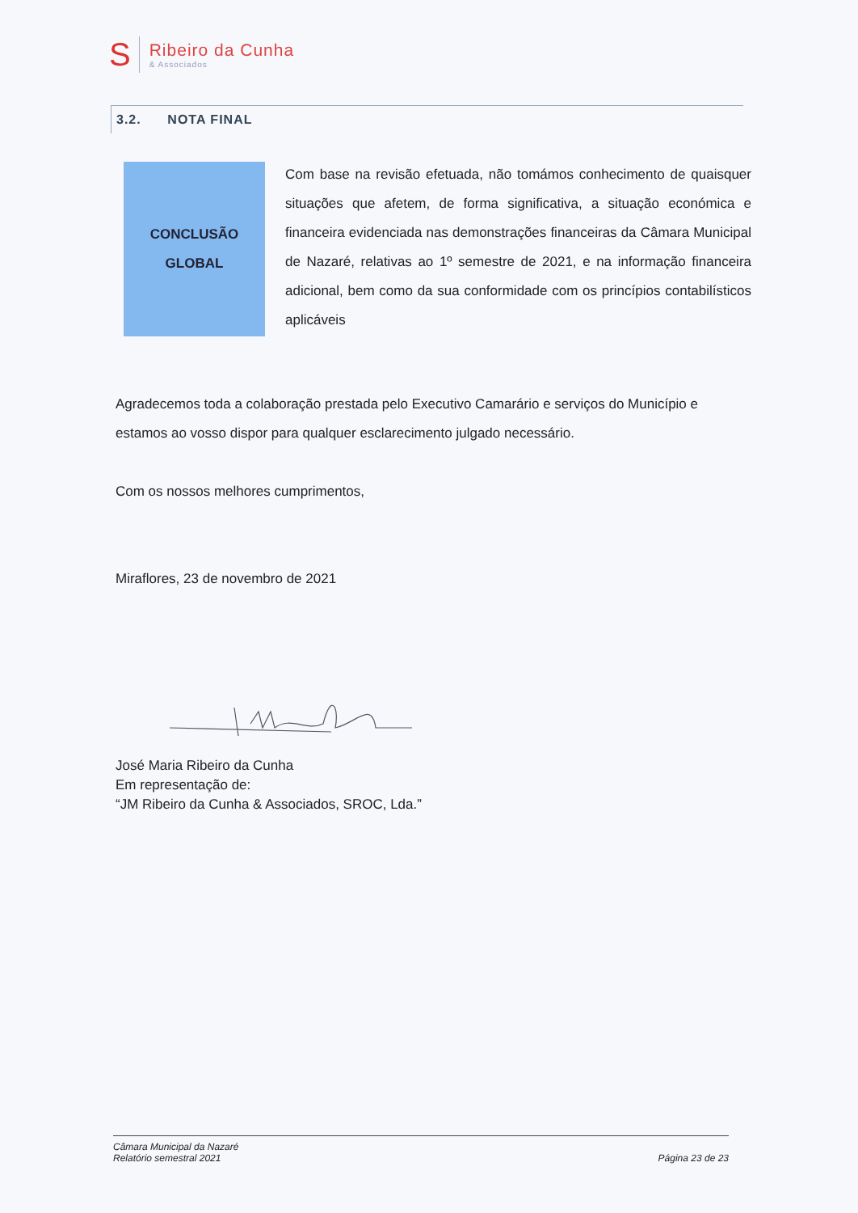S
Ribeiro da Cunha
& Associados
3.2. NOTA FINAL
CONCLUSÃO
GLOBAL
Com base na revisão efetuada, não tomámos conhecimento de quaisquer situações que afetem, de forma significativa, a situação económica e financeira evidenciada nas demonstrações financeiras da Câmara Municipal de Nazaré, relativas ao 1º semestre de 2021, e na informação financeira adicional, bem como da sua conformidade com os princípios contabilísticos aplicáveis
Agradecemos toda a colaboração prestada pelo Executivo Camarário e serviços do Município e estamos ao vosso dispor para qualquer esclarecimento julgado necessário.
Com os nossos melhores cumprimentos,
Miraflores, 23 de novembro de 2021
José Maria Ribeiro da Cunha
Em representação de:
“JM Ribeiro da Cunha & Associados, SROC, Lda.”
Câmara Municipal da Nazaré
Relatório semestral 2021
Página 23 de 23